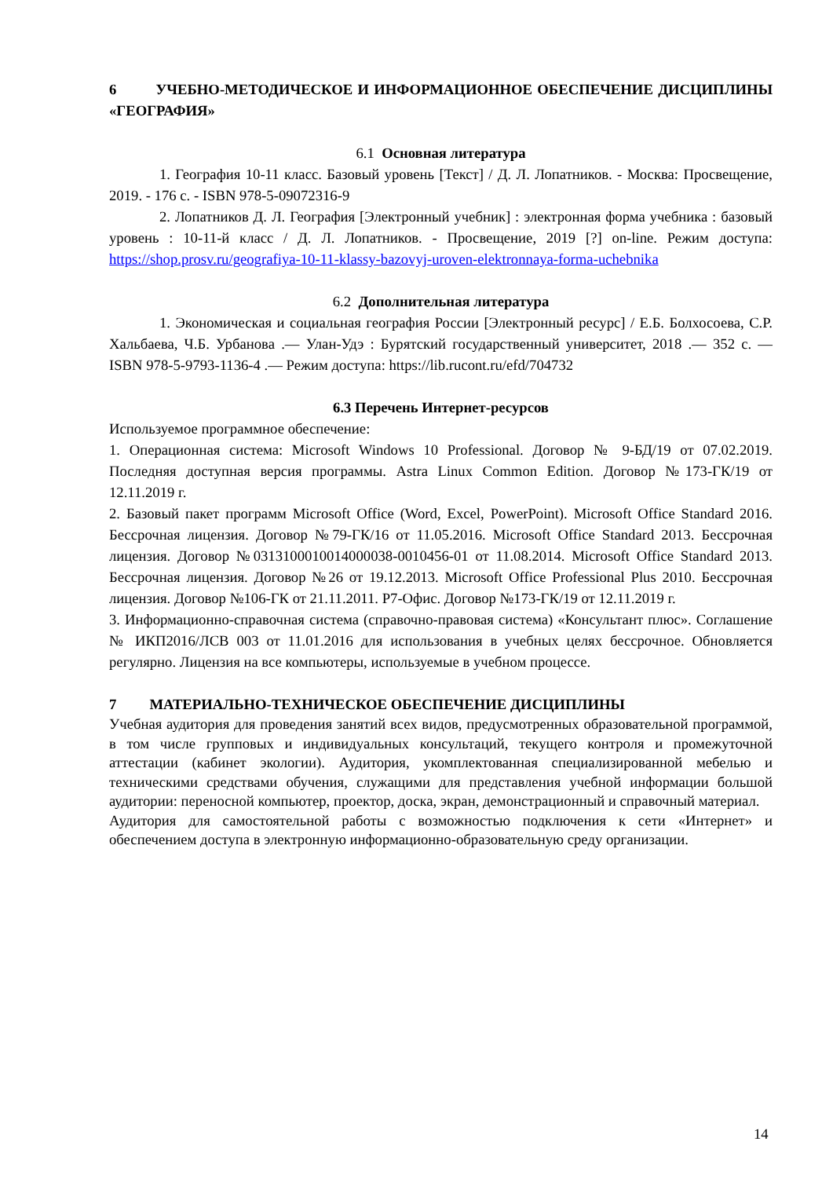6 УЧЕБНО-МЕТОДИЧЕСКОЕ И ИНФОРМАЦИОННОЕ ОБЕСПЕЧЕНИЕ ДИСЦИПЛИНЫ «ГЕОГРАФИЯ»
6.1 Основная литература
1. География 10-11 класс. Базовый уровень [Текст] / Д. Л. Лопатников. - Москва: Просвещение, 2019. - 176 с. - ISBN 978-5-09072316-9
2. Лопатников Д. Л. География [Электронный учебник] : электронная форма учебника : базовый уровень : 10-11-й класс / Д. Л. Лопатников. - Просвещение, 2019 [?] on-line. Режим доступа: https://shop.prosv.ru/geografiya-10-11-klassy-bazovyj-uroven-elektronnaya-forma-uchebnika
6.2 Дополнительная литература
1. Экономическая и социальная география России [Электронный ресурс] / Е.Б. Болхосоева, С.Р. Хальбаева, Ч.Б. Урбанова .— Улан-Удэ : Бурятский государственный университет, 2018 .— 352 с. — ISBN 978-5-9793-1136-4 .— Режим доступа: https://lib.rucont.ru/efd/704732
6.3 Перечень Интернет-ресурсов
Используемое программное обеспечение:
1. Операционная система: Microsoft Windows 10 Professional. Договор № 9-БД/19 от 07.02.2019. Последняя доступная версия программы. Astra Linux Common Edition. Договор №173-ГК/19 от 12.11.2019 г.
2. Базовый пакет программ Microsoft Office (Word, Excel, PowerPoint). Microsoft Office Standard 2016. Бессрочная лицензия. Договор №79-ГК/16 от 11.05.2016. Microsoft Office Standard 2013. Бессрочная лицензия. Договор №0313100010014000038-0010456-01 от 11.08.2014. Microsoft Office Standard 2013. Бессрочная лицензия. Договор №26 от 19.12.2013. Microsoft Office Professional Plus 2010. Бессрочная лицензия. Договор №106-ГК от 21.11.2011. Р7-Офис. Договор №173-ГК/19 от 12.11.2019 г.
3. Информационно-справочная система (справочно-правовая система) «Консультант плюс». Соглашение № ИКП2016/ЛСВ 003 от 11.01.2016 для использования в учебных целях бессрочное. Обновляется регулярно. Лицензия на все компьютеры, используемые в учебном процессе.
7 МАТЕРИАЛЬНО-ТЕХНИЧЕСКОЕ ОБЕСПЕЧЕНИЕ ДИСЦИПЛИНЫ
Учебная аудитория для проведения занятий всех видов, предусмотренных образовательной программой, в том числе групповых и индивидуальных консультаций, текущего контроля и промежуточной аттестации (кабинет экологии). Аудитория, укомплектованная специализированной мебелью и техническими средствами обучения, служащими для представления учебной информации большой аудитории: переносной компьютер, проектор, доска, экран, демонстрационный и справочный материал.
Аудитория для самостоятельной работы с возможностью подключения к сети «Интернет» и обеспечением доступа в электронную информационно-образовательную среду организации.
14